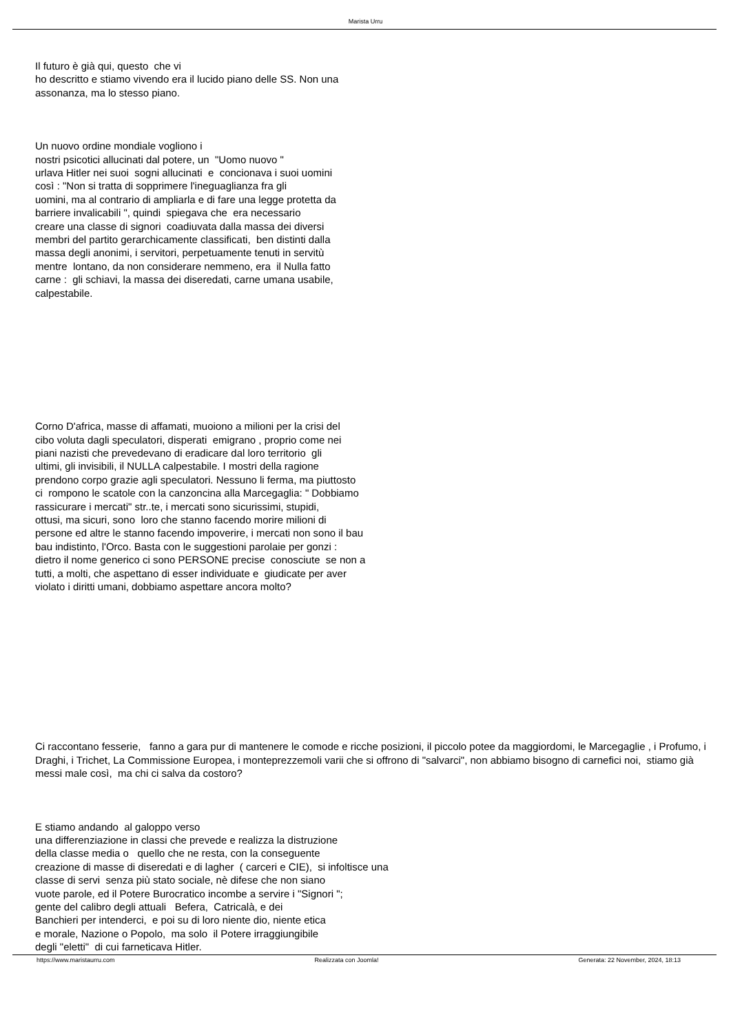Marista Urru
Il futuro è già qui, questo che vi
ho descritto e stiamo vivendo era il lucido piano delle SS. Non una
assonanza, ma lo stesso piano.
Un nuovo ordine mondiale vogliono i
nostri psicotici allucinati dal potere, un "Uomo nuovo "
urlava Hitler nei suoi sogni allucinati e concionava i suoi uomini
così : "Non si tratta di sopprimere l'ineguaglianza fra gli
uomini, ma al contrario di ampliarla e di fare una legge protetta da
barriere invalicabili ", quindi spiegava che era necessario
creare una classe di signori coadiuvata dalla massa dei diversi
membri del partito gerarchicamente classificati, ben distinti dalla
massa degli anonimi, i servitori, perpetuamente tenuti in servitù
mentre lontano, da non considerare nemmeno, era il Nulla fatto
carne : gli schiavi, la massa dei diseredati, carne umana usabile,
calpestabile.
Corno D'africa, masse di affamati, muoiono a milioni per la crisi del
cibo voluta dagli speculatori, disperati emigrano , proprio come nei
piani nazisti che prevedevano di eradicare dal loro territorio gli
ultimi, gli invisibili, il NULLA calpestabile. I mostri della ragione
prendono corpo grazie agli speculatori. Nessuno li ferma, ma piuttosto
ci rompono le scatole con la canzoncina alla Marcegaglia: " Dobbiamo
rassicurare i mercati" str..te, i mercati sono sicurissimi, stupidi,
ottusi, ma sicuri, sono loro che stanno facendo morire milioni di
persone ed altre le stanno facendo impoverire, i mercati non sono il bau
bau indistinto, l'Orco. Basta con le suggestioni parolaie per gonzi :
dietro il nome generico ci sono PERSONE precise conosciute se non a
tutti, a molti, che aspettano di esser individuate e giudicate per aver
violato i diritti umani, dobbiamo aspettare ancora molto?
Ci raccontano fesserie, fanno a gara pur di mantenere le comode e ricche posizioni, il piccolo potee da maggiordomi, le Marcegaglie , i Profumo, i Draghi, i Trichet, La Commissione Europea, i monteprezzemoli varii che si offrono di "salvarci", non abbiamo bisogno di carnefici noi, stiamo già messi male così, ma chi ci salva da costoro?
E stiamo andando al galoppo verso
una differenziazione in classi che prevede e realizza la distruzione
della classe media o quello che ne resta, con la conseguente
creazione di masse di diseredati e di lagher ( carceri e CIE), si infoltisce una
classe di servi senza più stato sociale, nè difese che non siano
vuote parole, ed il Potere Burocratico incombe a servire i "Signori ";
gente del calibro degli attuali Befera, Catricalà, e dei
Banchieri per intenderci, e poi su di loro niente dio, niente etica
e morale, Nazione o Popolo, ma solo il Potere irraggiungibile
degli "eletti" di cui farneticava Hitler.
https://www.maristaurru.com Realizzata con Joomla! Generata: 22 November, 2024, 18:13